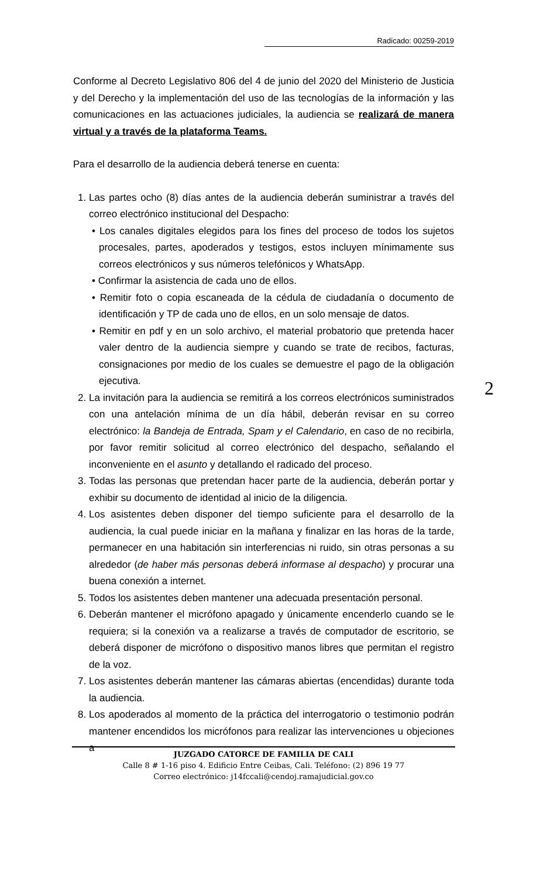Radicado: 00259-2019
Conforme al Decreto Legislativo 806 del 4 de junio del 2020 del Ministerio de Justicia y del Derecho y la implementación del uso de las tecnologías de la información y las comunicaciones en las actuaciones judiciales, la audiencia se realizará de manera virtual y a través de la plataforma Teams.
Para el desarrollo de la audiencia deberá tenerse en cuenta:
1. Las partes ocho (8) días antes de la audiencia deberán suministrar a través del correo electrónico institucional del Despacho:
• Los canales digitales elegidos para los fines del proceso de todos los sujetos procesales, partes, apoderados y testigos, estos incluyen mínimamente sus correos electrónicos y sus números telefónicos y WhatsApp.
• Confirmar la asistencia de cada uno de ellos.
• Remitir foto o copia escaneada de la cédula de ciudadanía o documento de identificación y TP de cada uno de ellos, en un solo mensaje de datos.
• Remitir en pdf y en un solo archivo, el material probatorio que pretenda hacer valer dentro de la audiencia siempre y cuando se trate de recibos, facturas, consignaciones por medio de los cuales se demuestre el pago de la obligación ejecutiva.
2. La invitación para la audiencia se remitirá a los correos electrónicos suministrados con una antelación mínima de un día hábil, deberán revisar en su correo electrónico: la Bandeja de Entrada, Spam y el Calendario, en caso de no recibirla, por favor remitir solicitud al correo electrónico del despacho, señalando el inconveniente en el asunto y detallando el radicado del proceso.
3. Todas las personas que pretendan hacer parte de la audiencia, deberán portar y exhibir su documento de identidad al inicio de la diligencia.
4. Los asistentes deben disponer del tiempo suficiente para el desarrollo de la audiencia, la cual puede iniciar en la mañana y finalizar en las horas de la tarde, permanecer en una habitación sin interferencias ni ruido, sin otras personas a su alrededor (de haber más personas deberá informase al despacho) y procurar una buena conexión a internet.
5. Todos los asistentes deben mantener una adecuada presentación personal.
6. Deberán mantener el micrófono apagado y únicamente encenderlo cuando se le requiera; si la conexión va a realizarse a través de computador de escritorio, se deberá disponer de micrófono o dispositivo manos libres que permitan el registro de la voz.
7. Los asistentes deberán mantener las cámaras abiertas (encendidas) durante toda la audiencia.
8. Los apoderados al momento de la práctica del interrogatorio o testimonio podrán mantener encendidos los micrófonos para realizar las intervenciones u objeciones a
2
JUZGADO CATORCE DE FAMILIA DE CALI
Calle 8 # 1-16 piso 4. Edificio Entre Ceibas, Cali. Teléfono: (2) 896 19 77
Correo electrónico: j14fccali@cendoj.ramajudicial.gov.co